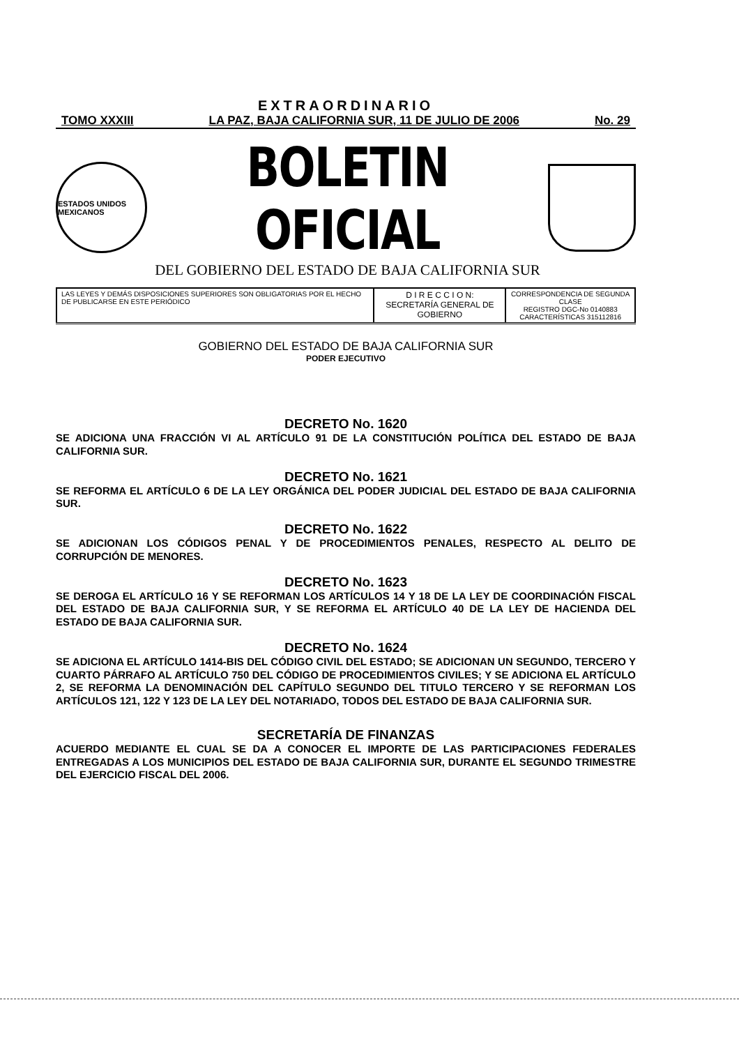EXTRAORDINARIO
TOMO XXXIII LA PAZ, BAJA CALIFORNIA SUR, 11 DE JULIO DE 2006 No. 29
ESTADOS UNIDOS MEXICANOS
BOLETIN OFICIAL
DEL GOBIERNO DEL ESTADO DE BAJA CALIFORNIA SUR
| LAS LEYES Y DEMÁS DISPOSICIONES SUPERIORES SON OBLIGATORIAS POR EL HECHO DE PUBLICARSE EN ESTE PERIÓDICO | D I R E C C I O N: SECRETARÍA GENERAL DE GOBIERNO | CORRESPONDENCIA DE SEGUNDA CLASE REGISTRO DGC-No 0140883 CARACTERÍSTICAS 315112816 |
GOBIERNO DEL ESTADO DE BAJA CALIFORNIA SUR
PODER EJECUTIVO
DECRETO No. 1620
SE ADICIONA UNA FRACCIÓN VI AL ARTÍCULO 91 DE LA CONSTITUCIÓN POLÍTICA DEL ESTADO DE BAJA CALIFORNIA SUR.
DECRETO No. 1621
SE REFORMA EL ARTÍCULO 6 DE LA LEY ORGÁNICA DEL PODER JUDICIAL DEL ESTADO DE BAJA CALIFORNIA SUR.
DECRETO No. 1622
SE ADICIONAN LOS CÓDIGOS PENAL Y DE PROCEDIMIENTOS PENALES, RESPECTO AL DELITO DE CORRUPCIÓN DE MENORES.
DECRETO No. 1623
SE DEROGA EL ARTÍCULO 16 Y SE REFORMAN LOS ARTÍCULOS 14 Y 18 DE LA LEY DE COORDINACIÓN FISCAL DEL ESTADO DE BAJA CALIFORNIA SUR, Y SE REFORMA EL ARTÍCULO 40 DE LA LEY DE HACIENDA DEL ESTADO DE BAJA CALIFORNIA SUR.
DECRETO No. 1624
SE ADICIONA EL ARTÍCULO 1414-BIS DEL CÓDIGO CIVIL DEL ESTADO; SE ADICIONAN UN SEGUNDO, TERCERO Y CUARTO PÁRRAFO AL ARTÍCULO 750 DEL CÓDIGO DE PROCEDIMIENTOS CIVILES; Y SE ADICIONA EL ARTÍCULO 2, SE REFORMA LA DENOMINACIÓN DEL CAPÍTULO SEGUNDO DEL TITULO TERCERO Y SE REFORMAN LOS ARTÍCULOS 121, 122 Y 123 DE LA LEY DEL NOTARIADO, TODOS DEL ESTADO DE BAJA CALIFORNIA SUR.
SECRETARÍA DE FINANZAS
ACUERDO MEDIANTE EL CUAL SE DA A CONOCER EL IMPORTE DE LAS PARTICIPACIONES FEDERALES ENTREGADAS A LOS MUNICIPIOS DEL ESTADO DE BAJA CALIFORNIA SUR, DURANTE EL SEGUNDO TRIMESTRE DEL EJERCICIO FISCAL DEL 2006.